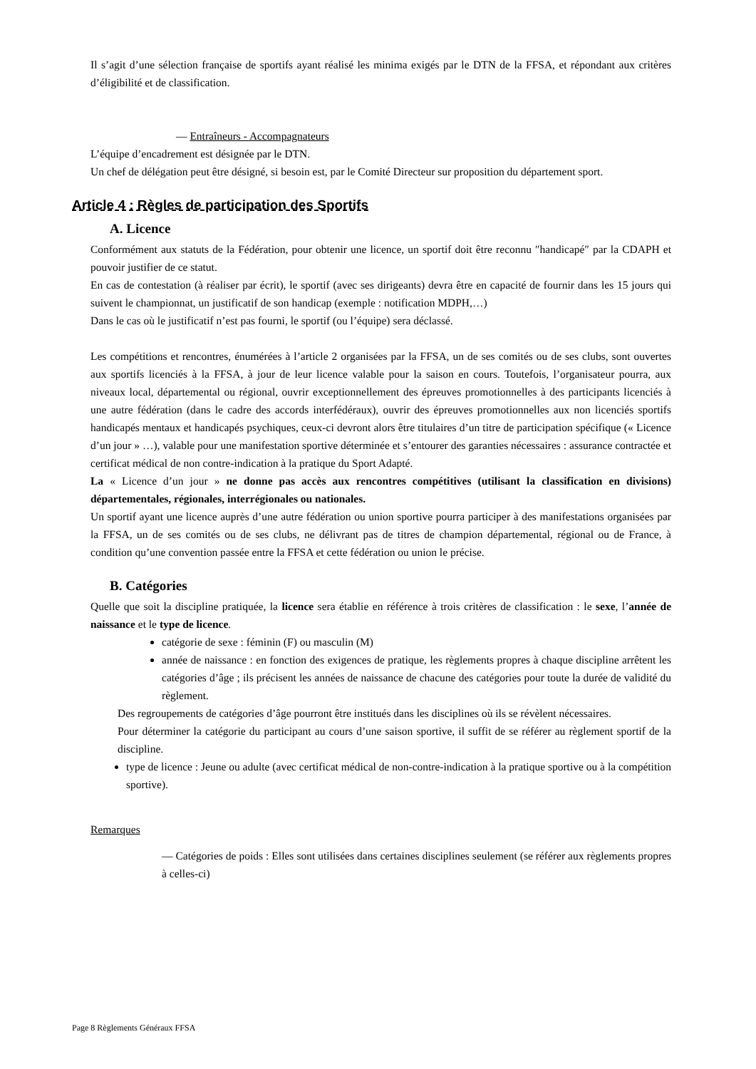Il s’agit d’une sélection française de sportifs ayant réalisé les minima exigés par le DTN de la FFSA, et répondant aux critères d’éligibilité et de classification.
— Entraîneurs - Accompagnateurs
L’équipe d’encadrement est désignée par le DTN.
Un chef de délégation peut être désigné, si besoin est, par le Comité Directeur sur proposition du département sport.
Article 4 : Règles de participation des Sportifs
A. Licence
Conformément aux statuts de la Fédération, pour obtenir une licence, un sportif doit être reconnu ″handicapé″ par la CDAPH et pouvoir justifier de ce statut.
En cas de contestation (à réaliser par écrit), le sportif (avec ses dirigeants) devra être en capacité de fournir dans les 15 jours qui suivent le championnat, un justificatif de son handicap (exemple : notification MDPH,…)
Dans le cas où le justificatif n’est pas fourni, le sportif (ou l’équipe) sera déclassé.
Les compétitions et rencontres, énumérées à l’article 2 organisées par la FFSA, un de ses comités ou de ses clubs, sont ouvertes aux sportifs licenciés à la FFSA, à jour de leur licence valable pour la saison en cours. Toutefois, l’organisateur pourra, aux niveaux local, départemental ou régional, ouvrir exceptionnellement des épreuves promotionnelles à des participants licenciés à une autre fédération (dans le cadre des accords interfédéraux), ouvrir des épreuves promotionnelles aux non licenciés sportifs handicapés mentaux et handicapés psychiques, ceux-ci devront alors être titulaires d’un titre de participation spécifique (« Licence d’un jour » …), valable pour une manifestation sportive déterminée et s’entourer des garanties nécessaires : assurance contractée et certificat médical de non contre-indication à la pratique du Sport Adapté.
La « Licence d’un jour » ne donne pas accès aux rencontres compétitives (utilisant la classification en divisions) départementales, régionales, interrégionales ou nationales.
Un sportif ayant une licence auprès d’une autre fédération ou union sportive pourra participer à des manifestations organisées par la FFSA, un de ses comités ou de ses clubs, ne délivrant pas de titres de champion départemental, régional ou de France, à condition qu’une convention passée entre la FFSA et cette fédération ou union le précise.
B. Catégories
Quelle que soit la discipline pratiquée, la licence sera établie en référence à trois critères de classification : le sexe, l’année de naissance et le type de licence.
catégorie de sexe : féminin (F) ou masculin (M)
année de naissance : en fonction des exigences de pratique, les règlements propres à chaque discipline arrêtent les catégories d’âge ; ils précisent les années de naissance de chacune des catégories pour toute la durée de validité du règlement.
Des regroupements de catégories d’âge pourront être institués dans les disciplines où ils se révèlent nécessaires.
Pour déterminer la catégorie du participant au cours d’une saison sportive, il suffit de se référer au règlement sportif de la discipline.
type de licence : Jeune ou adulte (avec certificat médical de non-contre-indication à la pratique sportive ou à la compétition sportive).
Remarques
— Catégories de poids : Elles sont utilisées dans certaines disciplines seulement (se référer aux règlements propres à celles-ci)
Page 8 Règlements Généraux FFSA